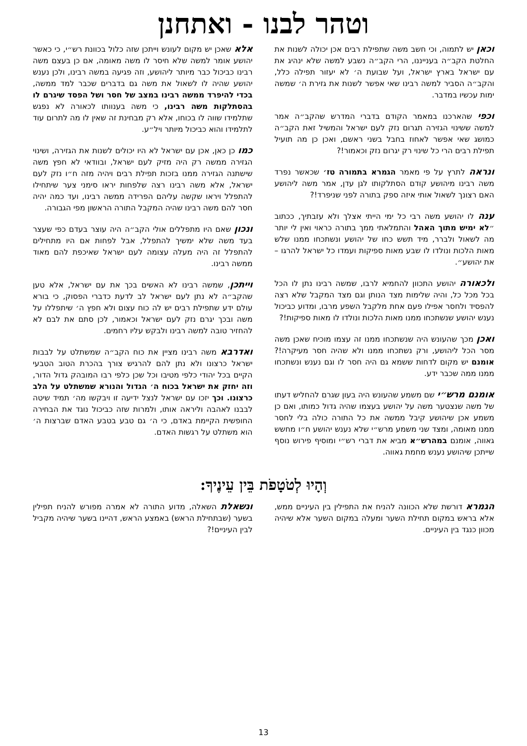וטהר לבנו - ואתחנן
וכאן יש לתמוה, וכי חשב משה שתפילת רבים אכן יכולה לשנות את החלטת הקב״ה בענייננו, הרי הקב״ה נשבע למשה שלא ינהיג את עם ישראל בארץ ישראל, ועל שבועת ה׳ לא יעזור תפילה כלל, והקב״ה הסביר למשה רבינו שאי אפשר לשנות את גזירת ה׳ שמשה ימות עכשיו במדבר.
וכפי שהארכנו במאמר הקודם בדברי המדרש שהקב״ה אמר למשה ששינוי הגזירה תגרום נזק לעם ישראל והמשיל זאת הקב״ה כמושג שאי אפשר לאחוז בחבל בשני ראשם, ואכן כן מה תועיל תפילת רבים הרי כל שינוי רק יגרום נזק וכאמור!?
ונראה לתרץ על פי מאמר הגמרא בתמורה טז׳ שכאשר נפרד משה רבינו מיהושע קודם הסתלקותו לגן עדן, אמר משה ליהושע האם רצונך לשאול אותי איזה ספק בתורה לפני שניפרד!?
ענה לו יהושע משה רבי כל ימי הייתי אצלך ולא עזבתיך, ככתוב ״לא ימיש מתוך האהל והתמלאתי ממך בתורה כראוי ואין לי יותר מה לשאול ולברר, מיד תשש כחו של יהושע ונשתכחו ממנו שלש מאות הלכות ונולדו לו שבע מאות ספיקות ועמדו כל ישראל להרגו – את יהושע״.
ולכאורה יהושע התכוון להחמיא לרבו, שמשה רבינו נתן לו הכל בכל מכל כל, והיה שלימות מצד הנותן וגם מצד המקבל שלא רצה להפסיד ולחסר אפילו פעם אחת מלקבל השפע מרבו, ומדוע כביכול נענש יהושע שנשתכחו ממנו מאות הלכות ונולדו לו מאות ספיקות!?
ואכן מכך שהעונש היה שנשתכחו ממנו זה עצמו מוכיח שאכן משה מסר הכל ליהושע, ורק נשתכחו ממנו ולא שהיה חסר מעיקרה!? אומנם יש מקום לדחות ששמא גם היה חסר לו וגם נענש ונשתכחו ממנו ממה שכבר ידע.
אומנם מרש״י שם משמע שהעונש היה בעון שגרם להחליש דעתו של משה שנצטער משה על יהושע בעצמו שהיה גדול כמותו, ואם כן משמע אכן שיהושע קיבל ממשה את כל התורה כולה בלי לחסר ממנו מאומה, ומצד שני משמע מרש״י שלא נענש יהושע ח״ו מחשש גאווה, אומנם במהרש״א מביא את דברי רש״י ומוסיף פירוש נוסף שייתכן שיהושע נענש מחמת גאווה.
אלא שאכן יש מקום לעונש וייתכן שזה כלול בכוונת רש״י, כי כאשר יהושע אומר למשה שלא חיסר לו משה מאומה, אם כן בעצם משה רבינו כביכול כבר מיותר ליהושע, וזה פגיעה במשה רבינו, ולכן נענש יהושע שהיה לו לשאול את משה גם בדברים שכבר למד ממשה, בכדי להיפרד ממשה רבינו במצב של חסר ושל הפסד שיגרם לו בהסתלקות משה רבינו, כי משה בענוותו לכאורה לא נפגש שתלמידו שווה לו בכוחו, אלא רק מבחינת זה שאין לו מה לתרום עוד לתלמידו והוא כביכול מיותר ויל״ע.
כמו כן כאן, אכן עם ישראל לא היו יכולים לשנות את הגזירה, ושינוי הגזירה ממשה רק היה מזיק לעם ישראל, ובוודאי לא חפץ משה שישתנה הגזירה ממנו בזכות תפילת רבים ויהיה מזה ח״ו נזק לעם ישראל, אלא משה רבינו רצה שלפחות יראו סימני צער שיתחילו להתפלל ויראו שקשה עליהם הפרידה ממשה רבינו, ועד כמה יהיה חסר להם משה רבינו שהיה המקבל התורה הראשון מפי הגבורה.
ונכון שאם היו מתפללים אולי הקב״ה היה עוצר בעדם כפי שעצר בעד משה שלא ימשיך להתפלל, אבל לפחות אם היו מתחילים להתפלל זה היה מעלה עצומה לעם ישראל שאיכפת להם מאוד ממשה רבינו.
וייתכן, שמשה רבינו לא האשים בכך את עם ישראל, אלא טען שהקב״ה לא נתן לעם ישראל לב לדעת כדברי הפסוק, כי בורא עולם ידע שתפילת רבים יש לה כוח עצום ולא חפץ ה׳ שיתפללו על משה ובכך יגרם נזק לעם ישראל וכאמור, לכן סתם את לבם לא להחזיר טובה למשה רבינו ולבקש עליו רחמים.
ואדרבא משה רבינו מציין את כוח הקב״ה שמשתלט על לבבות ישראל כרצונו ולא נתן להם להרגיש צורך בהכרת הטוב הטבעי הקיים בכל יהודי כלפי מטיבו וכל שכן כלפי רבו המובהק גדול הדור, וזה יחזק את ישראל בכוח ה׳ הגדול והנורא שמשתלט על הלב כרצונו. וכך יזכו עם ישראל לנצל ידיעה זו ויבקשו מה׳ תמיד שיטה לבבנו לאהבה וליראה אותו, ולמרות שזה כביכול נוגד את הבחירה החופשית הקיימת באדם, כי ה׳ גם טבע בטבע האדם שברצות ה׳ הוא משתלט על רגשות האדם.
וְהָיוּ לְטֹטָפֹת בֵּין עֵינֶיךָ:
הגמרא דורשת שלא הכוונה להניח את התפילין בין העיניים ממש, אלא בראש במקום תחילת השער ומעלה במקום השער אלא שיהיה מכוון כנגד בין העיניים.
ונשאלת השאלה, מדוע התורה לא אמרה מפורש להניח תפילין בשער (שבתחילת הראש) באמצע הראש, דהיינו בשער שיהיה מקביל לבין העיניים!?
13